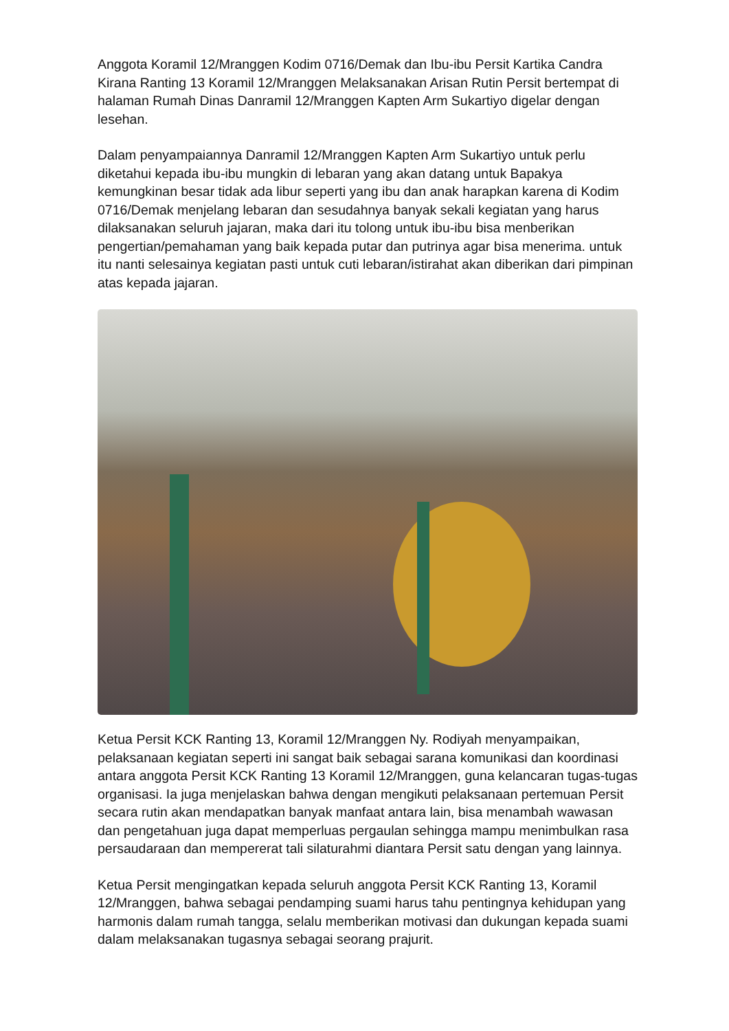Anggota Koramil 12/Mranggen Kodim 0716/Demak dan Ibu-ibu Persit Kartika Candra Kirana Ranting 13 Koramil 12/Mranggen Melaksanakan Arisan Rutin Persit bertempat di halaman Rumah Dinas Danramil 12/Mranggen Kapten Arm Sukartiyo digelar dengan lesehan.
Dalam penyampaiannya Danramil 12/Mranggen Kapten Arm Sukartiyo untuk perlu diketahui kepada ibu-ibu mungkin di lebaran yang akan datang untuk Bapakya kemungkinan besar tidak ada libur seperti yang ibu dan anak harapkan karena di Kodim 0716/Demak menjelang lebaran dan sesudahnya banyak sekali kegiatan yang harus dilaksanakan seluruh jajaran, maka dari itu tolong untuk ibu-ibu bisa menberikan pengertian/pemahaman yang baik kepada putar dan putrinya agar bisa menerima. untuk itu nanti selesainya kegiatan pasti untuk cuti lebaran/istirahat akan diberikan dari pimpinan atas kepada jajaran.
Ketua Persit KCK Ranting 13, Koramil 12/Mranggen Ny. Rodiyah menyampaikan, pelaksanaan kegiatan seperti ini sangat baik sebagai sarana komunikasi dan koordinasi antara anggota Persit KCK Ranting 13 Koramil 12/Mranggen, guna kelancaran tugas-tugas organisasi. Ia juga menjelaskan bahwa dengan mengikuti pelaksanaan pertemuan Persit secara rutin akan mendapatkan banyak manfaat antara lain, bisa menambah wawasan dan pengetahuan juga dapat memperluas pergaulan sehingga mampu menimbulkan rasa persaudaraan dan mempererat tali silaturahmi diantara Persit satu dengan yang lainnya.
Ketua Persit mengingatkan kepada seluruh anggota Persit KCK Ranting 13, Koramil 12/Mranggen, bahwa sebagai pendamping suami harus tahu pentingnya kehidupan yang harmonis dalam rumah tangga, selalu memberikan motivasi dan dukungan kepada suami dalam melaksanakan tugasnya sebagai seorang prajurit.